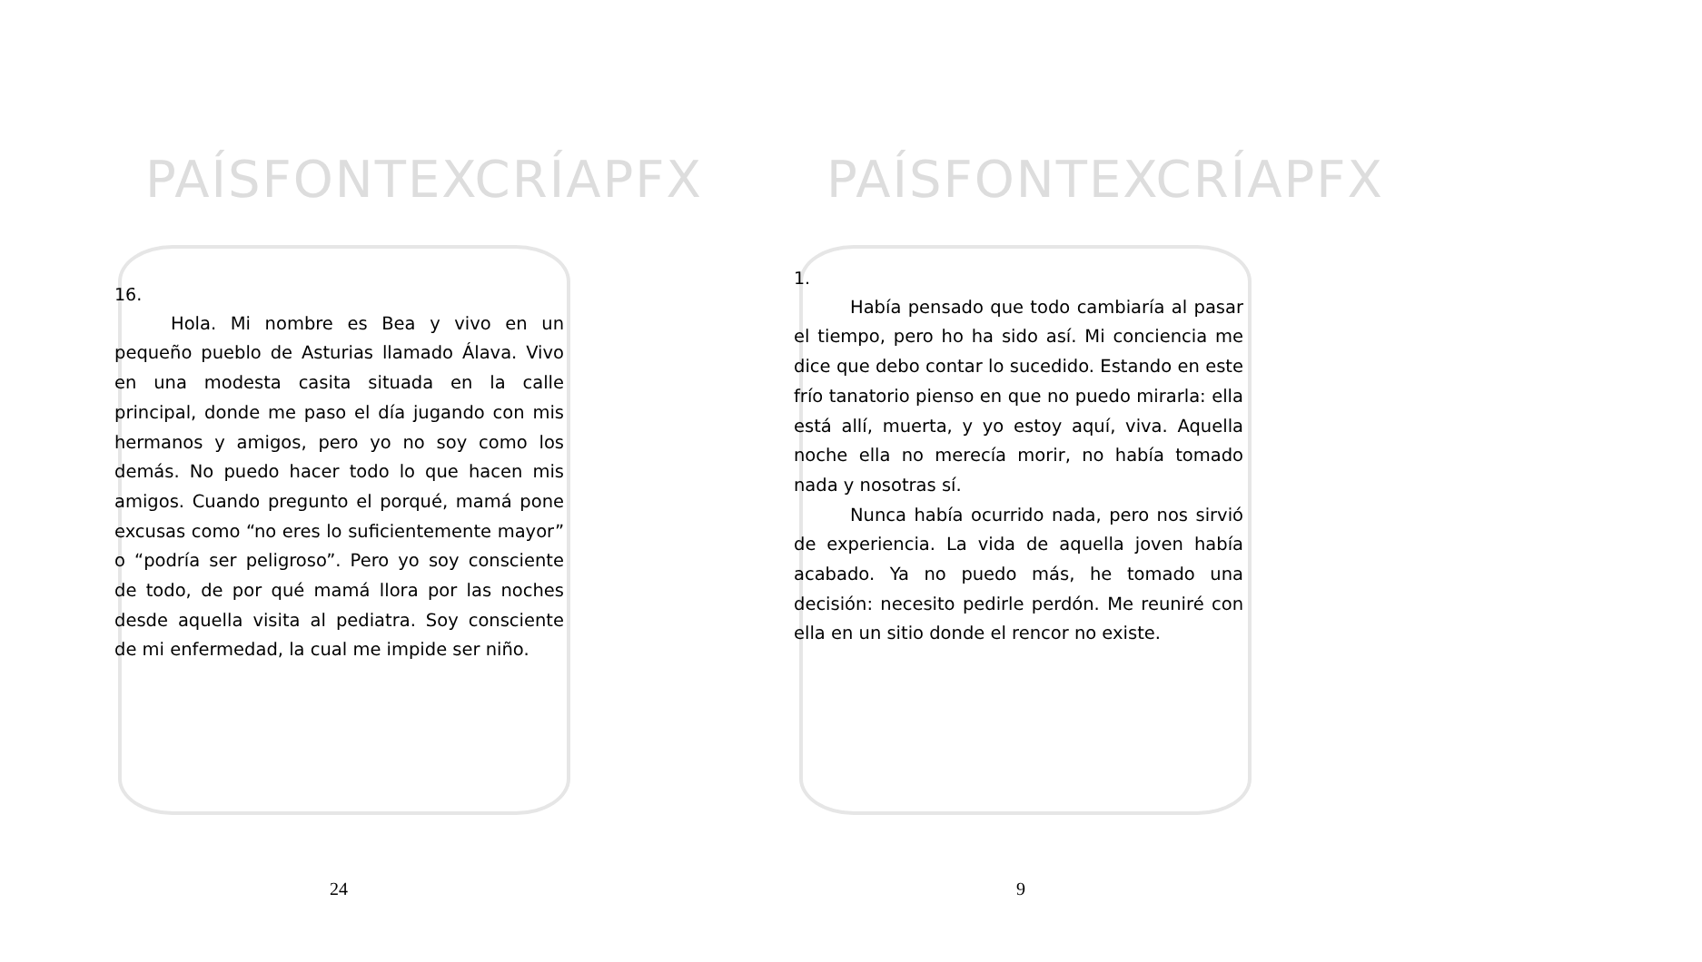PAÍSFONTEXCRÍAPFX
16.
Hola. Mi nombre es Bea y vivo en un pequeño pueblo de Asturias llamado Álava. Vivo en una modesta casita situada en la calle principal, donde me paso el día jugando con mis hermanos y amigos, pero yo no soy como los demás. No puedo hacer todo lo que hacen mis amigos. Cuando pregunto el porqué, mamá pone excusas como “no eres lo suficientemente mayor” o “podría ser peligroso”. Pero yo soy consciente de todo, de por qué mamá llora por las noches desde aquella visita al pediatra. Soy consciente de mi enfermedad, la cual me impide ser niño.
24
PAÍSFONTEXCRÍAPFX
1.
Había pensado que todo cambiaría al pasar el tiempo, pero ho ha sido así. Mi conciencia me dice que debo contar lo sucedido. Estando en este frío tanatorio pienso en que no puedo mirarla: ella está allí, muerta, y yo estoy aquí, viva. Aquella noche ella no merecía morir, no había tomado nada y nosotras sí.
Nunca había ocurrido nada, pero nos sirvió de experiencia. La vida de aquella joven había acabado. Ya no puedo más, he tomado una decisión: necesito pedirle perdón. Me reuniré con ella en un sitio donde el rencor no existe.
9